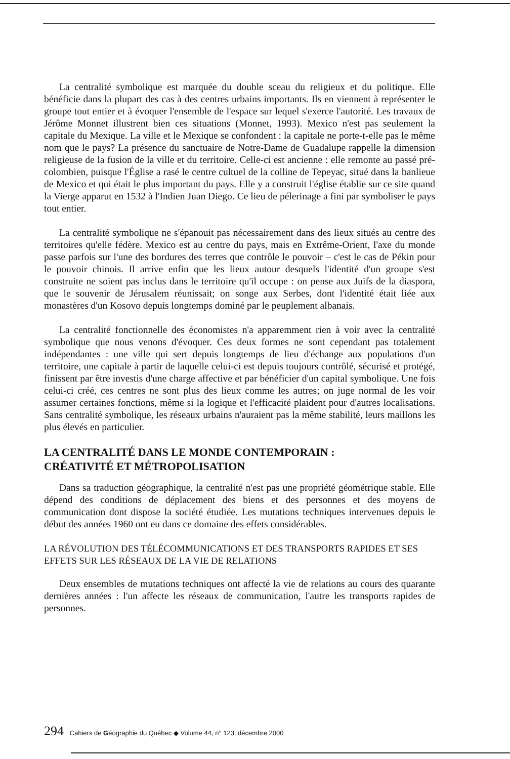La centralité symbolique est marquée du double sceau du religieux et du politique. Elle bénéficie dans la plupart des cas à des centres urbains importants. Ils en viennent à représenter le groupe tout entier et à évoquer l'ensemble de l'espace sur lequel s'exerce l'autorité. Les travaux de Jérôme Monnet illustrent bien ces situations (Monnet, 1993). Mexico n'est pas seulement la capitale du Mexique. La ville et le Mexique se confondent : la capitale ne porte-t-elle pas le même nom que le pays? La présence du sanctuaire de Notre-Dame de Guadalupe rappelle la dimension religieuse de la fusion de la ville et du territoire. Celle-ci est ancienne : elle remonte au passé pré-colombien, puisque l'Église a rasé le centre cultuel de la colline de Tepeyac, situé dans la banlieue de Mexico et qui était le plus important du pays. Elle y a construit l'église établie sur ce site quand la Vierge apparut en 1532 à l'Indien Juan Diego. Ce lieu de pélerinage a fini par symboliser le pays tout entier.
La centralité symbolique ne s'épanouit pas nécessairement dans des lieux situés au centre des territoires qu'elle fédère. Mexico est au centre du pays, mais en Extrême-Orient, l'axe du monde passe parfois sur l'une des bordures des terres que contrôle le pouvoir – c'est le cas de Pékin pour le pouvoir chinois. Il arrive enfin que les lieux autour desquels l'identité d'un groupe s'est construite ne soient pas inclus dans le territoire qu'il occupe : on pense aux Juifs de la diaspora, que le souvenir de Jérusalem réunissait; on songe aux Serbes, dont l'identité était liée aux monastères d'un Kosovo depuis longtemps dominé par le peuplement albanais.
La centralité fonctionnelle des économistes n'a apparemment rien à voir avec la centralité symbolique que nous venons d'évoquer. Ces deux formes ne sont cependant pas totalement indépendantes : une ville qui sert depuis longtemps de lieu d'échange aux populations d'un territoire, une capitale à partir de laquelle celui-ci est depuis toujours contrôlé, sécurisé et protégé, finissent par être investis d'une charge affective et par bénéficier d'un capital symbolique. Une fois celui-ci créé, ces centres ne sont plus des lieux comme les autres; on juge normal de les voir assumer certaines fonctions, même si la logique et l'efficacité plaident pour d'autres localisations. Sans centralité symbolique, les réseaux urbains n'auraient pas la même stabilité, leurs maillons les plus élevés en particulier.
LA CENTRALITÉ DANS LE MONDE CONTEMPORAIN :
CRÉATIVITÉ ET MÉTROPOLISATION
Dans sa traduction géographique, la centralité n'est pas une propriété géométrique stable. Elle dépend des conditions de déplacement des biens et des personnes et des moyens de communication dont dispose la société étudiée. Les mutations techniques intervenues depuis le début des années 1960 ont eu dans ce domaine des effets considérables.
LA RÉVOLUTION DES TÉLÉCOMMUNICATIONS ET DES TRANSPORTS RAPIDES ET SES EFFETS SUR LES RÉSEAUX DE LA VIE DE RELATIONS
Deux ensembles de mutations techniques ont affecté la vie de relations au cours des quarante dernières années : l'un affecte les réseaux de communication, l'autre les transports rapides de personnes.
294 Cahiers de Géographie du Québec ◆ Volume 44, n° 123, décembre 2000